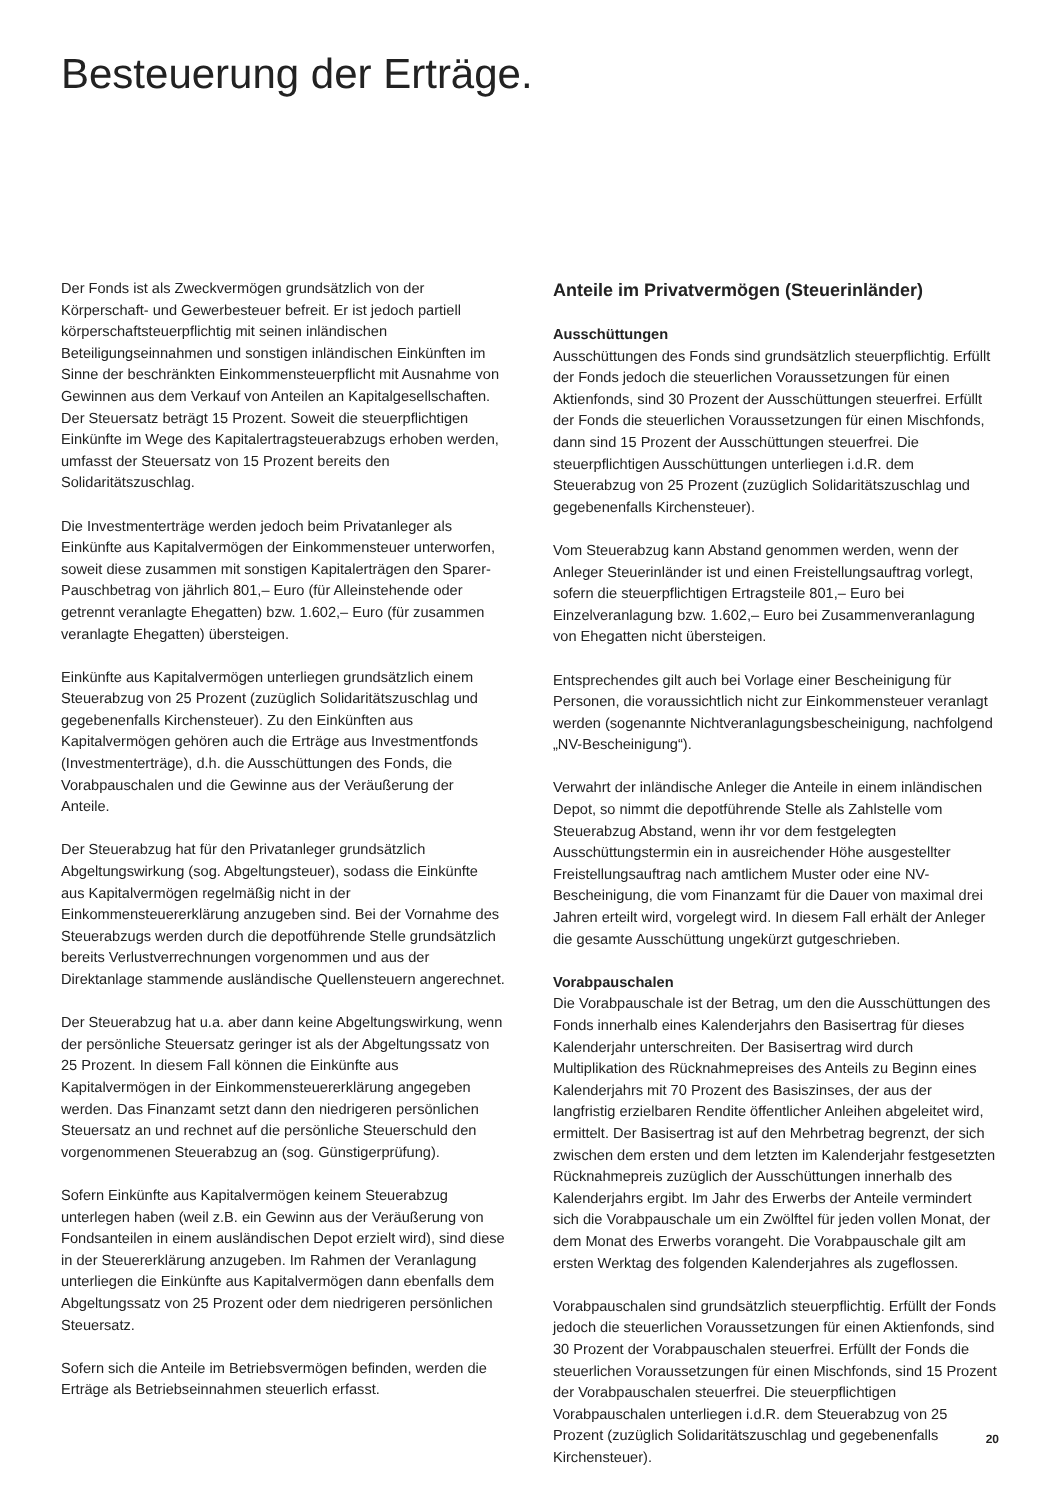Besteuerung der Erträge.
Der Fonds ist als Zweckvermögen grundsätzlich von der Körperschaft- und Gewerbesteuer befreit. Er ist jedoch partiell körperschaftsteuerpflichtig mit seinen inländischen Beteiligungseinnahmen und sonstigen inländischen Einkünften im Sinne der beschränkten Einkommensteuerpflicht mit Ausnahme von Gewinnen aus dem Verkauf von Anteilen an Kapitalgesellschaften. Der Steuersatz beträgt 15 Prozent. Soweit die steuerpflichtigen Einkünfte im Wege des Kapitalertragsteuerabzugs erhoben werden, umfasst der Steuersatz von 15 Prozent bereits den Solidaritätszuschlag.
Die Investmenterträge werden jedoch beim Privatanleger als Einkünfte aus Kapitalvermögen der Einkommensteuer unterworfen, soweit diese zusammen mit sonstigen Kapitalerträgen den Sparer-Pauschbetrag von jährlich 801,– Euro (für Alleinstehende oder getrennt veranlagte Ehegatten) bzw. 1.602,– Euro (für zusammen veranlagte Ehegatten) übersteigen.
Einkünfte aus Kapitalvermögen unterliegen grundsätzlich einem Steuerabzug von 25 Prozent (zuzüglich Solidaritätszuschlag und gegebenenfalls Kirchensteuer). Zu den Einkünften aus Kapitalvermögen gehören auch die Erträge aus Investmentfonds (Investmenterträge), d.h. die Ausschüttungen des Fonds, die Vorabpauschalen und die Gewinne aus der Veräußerung der Anteile.
Der Steuerabzug hat für den Privatanleger grundsätzlich Abgeltungswirkung (sog. Abgeltungsteuer), sodass die Einkünfte aus Kapitalvermögen regelmäßig nicht in der Einkommensteuererklärung anzugeben sind. Bei der Vornahme des Steuerabzugs werden durch die depotführende Stelle grundsätzlich bereits Verlustverrechnungen vorgenommen und aus der Direktanlage stammende ausländische Quellensteuern angerechnet.
Der Steuerabzug hat u.a. aber dann keine Abgeltungswirkung, wenn der persönliche Steuersatz geringer ist als der Abgeltungssatz von 25 Prozent. In diesem Fall können die Einkünfte aus Kapitalvermögen in der Einkommensteuererklärung angegeben werden. Das Finanzamt setzt dann den niedrigeren persönlichen Steuersatz an und rechnet auf die persönliche Steuerschuld den vorgenommenen Steuerabzug an (sog. Günstigerprüfung).
Sofern Einkünfte aus Kapitalvermögen keinem Steuerabzug unterlegen haben (weil z.B. ein Gewinn aus der Veräußerung von Fondsanteilen in einem ausländischen Depot erzielt wird), sind diese in der Steuererklärung anzugeben. Im Rahmen der Veranlagung unterliegen die Einkünfte aus Kapitalvermögen dann ebenfalls dem Abgeltungssatz von 25 Prozent oder dem niedrigeren persönlichen Steuersatz.
Sofern sich die Anteile im Betriebsvermögen befinden, werden die Erträge als Betriebseinnahmen steuerlich erfasst.
Anteile im Privatvermögen (Steuerinländer)
Ausschüttungen
Ausschüttungen des Fonds sind grundsätzlich steuerpflichtig. Erfüllt der Fonds jedoch die steuerlichen Voraussetzungen für einen Aktienfonds, sind 30 Prozent der Ausschüttungen steuerfrei. Erfüllt der Fonds die steuerlichen Voraussetzungen für einen Mischfonds, dann sind 15 Prozent der Ausschüttungen steuerfrei. Die steuerpflichtigen Ausschüttungen unterliegen i.d.R. dem Steuerabzug von 25 Prozent (zuzüglich Solidaritätszuschlag und gegebenenfalls Kirchensteuer).
Vom Steuerabzug kann Abstand genommen werden, wenn der Anleger Steuerinländer ist und einen Freistellungsauftrag vorlegt, sofern die steuerpflichtigen Ertragsteile 801,– Euro bei Einzelveranlagung bzw. 1.602,– Euro bei Zusammenveranlagung von Ehegatten nicht übersteigen.
Entsprechendes gilt auch bei Vorlage einer Bescheinigung für Personen, die voraussichtlich nicht zur Einkommensteuer veranlagt werden (sogenannte Nichtveranlagungsbescheinigung, nachfolgend „NV-Bescheinigung“).
Verwahrt der inländische Anleger die Anteile in einem inländischen Depot, so nimmt die depotführende Stelle als Zahlstelle vom Steuerabzug Abstand, wenn ihr vor dem festgelegten Ausschüttungstermin ein in ausreichender Höhe ausgestellter Freistellungsauftrag nach amtlichem Muster oder eine NV-Bescheinigung, die vom Finanzamt für die Dauer von maximal drei Jahren erteilt wird, vorgelegt wird. In diesem Fall erhält der Anleger die gesamte Ausschüttung ungekürzt gutgeschrieben.
Vorabpauschalen
Die Vorabpauschale ist der Betrag, um den die Ausschüttungen des Fonds innerhalb eines Kalenderjahrs den Basisertrag für dieses Kalenderjahr unterschreiten. Der Basisertrag wird durch Multiplikation des Rücknahmepreises des Anteils zu Beginn eines Kalenderjahrs mit 70 Prozent des Basiszinses, der aus der langfristig erzielbaren Rendite öffentlicher Anleihen abgeleitet wird, ermittelt. Der Basisertrag ist auf den Mehrbetrag begrenzt, der sich zwischen dem ersten und dem letzten im Kalenderjahr festgesetzten Rücknahmepreis zuzüglich der Ausschüttungen innerhalb des Kalenderjahrs ergibt. Im Jahr des Erwerbs der Anteile vermindert sich die Vorabpauschale um ein Zwölftel für jeden vollen Monat, der dem Monat des Erwerbs vorangeht. Die Vorabpauschale gilt am ersten Werktag des folgenden Kalenderjahres als zugeflossen.
Vorabpauschalen sind grundsätzlich steuerpflichtig. Erfüllt der Fonds jedoch die steuerlichen Voraussetzungen für einen Aktienfonds, sind 30 Prozent der Vorabpauschalen steuerfrei. Erfüllt der Fonds die steuerlichen Voraussetzungen für einen Mischfonds, sind 15 Prozent der Vorabpauschalen steuerfrei. Die steuerpflichtigen Vorabpauschalen unterliegen i.d.R. dem Steuerabzug von 25 Prozent (zuzüglich Solidaritätszuschlag und gegebenenfalls Kirchensteuer).
20